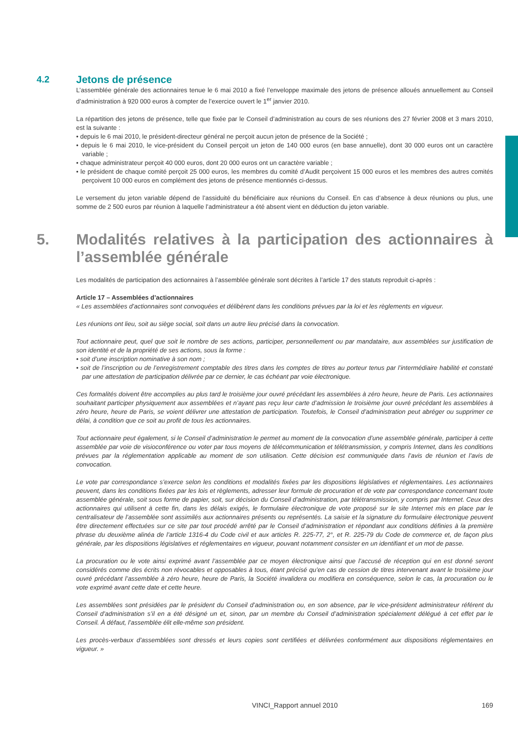4.2 Jetons de présence
L’assemblée générale des actionnaires tenue le 6 mai 2010 a fixé l’enveloppe maximale des jetons de présence alloués annuellement au Conseil d’administration à 920 000 euros à compter de l’exercice ouvert le 1<sup>er</sup> janvier 2010.
La répartition des jetons de présence, telle que fixée par le Conseil d’administration au cours de ses réunions des 27 février 2008 et 3 mars 2010, est la suivante :
• depuis le 6 mai 2010, le président-directeur général ne perçoit aucun jeton de présence de la Société ;
• depuis le 6 mai 2010, le vice-président du Conseil perçoit un jeton de 140 000 euros (en base annuelle), dont 30 000 euros ont un caractère variable ;
• chaque administrateur perçoit 40 000 euros, dont 20 000 euros ont un caractère variable ;
• le président de chaque comité perçoit 25 000 euros, les membres du comité d’Audit perçoivent 15 000 euros et les membres des autres comités perçoivent 10 000 euros en complément des jetons de présence mentionnés ci-dessus.
Le versement du jeton variable dépend de l’assiduité du bénéficiaire aux réunions du Conseil. En cas d’absence à deux réunions ou plus, une somme de 2 500 euros par réunion à laquelle l’administrateur a été absent vient en déduction du jeton variable.
5. Modalités relatives à la participation des actionnaires à l’assemblée générale
Les modalités de participation des actionnaires à l’assemblée générale sont décrites à l’article 17 des statuts reproduit ci-après :
Article 17 – Assemblées d’actionnaires
« Les assemblées d’actionnaires sont convoquées et délibèrent dans les conditions prévues par la loi et les règlements en vigueur.
Les réunions ont lieu, soit au siège social, soit dans un autre lieu précisé dans la convocation.
Tout actionnaire peut, quel que soit le nombre de ses actions, participer, personnellement ou par mandataire, aux assemblées sur justification de son identité et de la propriété de ses actions, sous la forme :
• soit d’une inscription nominative à son nom ;
• soit de l’inscription ou de l’enregistrement comptable des titres dans les comptes de titres au porteur tenus par l’intermédiaire habilité et constaté par une attestation de participation délivrée par ce dernier, le cas échéant par voie électronique.
Ces formalités doivent être accomplies au plus tard le troisième jour ouvré précédant les assemblées à zéro heure, heure de Paris. Les actionnaires souhaitant participer physiquement aux assemblées et n’ayant pas reçu leur carte d’admission le troisième jour ouvré précédant les assemblées à zéro heure, heure de Paris, se voient délivrer une attestation de participation. Toutefois, le Conseil d’administration peut abréger ou supprimer ce délai, à condition que ce soit au profit de tous les actionnaires.
Tout actionnaire peut également, si le Conseil d’administration le permet au moment de la convocation d’une assemblée générale, participer à cette assemblée par voie de visioconférence ou voter par tous moyens de télécommunication et télétransmission, y compris Internet, dans les conditions prévues par la réglementation applicable au moment de son utilisation. Cette décision est communiquée dans l’avis de réunion et l’avis de convocation.
Le vote par correspondance s’exerce selon les conditions et modalités fixées par les dispositions législatives et réglementaires. Les actionnaires peuvent, dans les conditions fixées par les lois et règlements, adresser leur formule de procuration et de vote par correspondance concernant toute assemblée générale, soit sous forme de papier, soit, sur décision du Conseil d’administration, par télétransmission, y compris par Internet. Ceux des actionnaires qui utilisent à cette fin, dans les délais exigés, le formulaire électronique de vote proposé sur le site Internet mis en place par le centralisateur de l’assemblée sont assimilés aux actionnaires présents ou représentés. La saisie et la signature du formulaire électronique peuvent être directement effectuées sur ce site par tout procédé arrêté par le Conseil d’administration et répondant aux conditions définies à la première phrase du deuxième alinéa de l’article 1316-4 du Code civil et aux articles R. 225-77, 2°, et R. 225-79 du Code de commerce et, de façon plus générale, par les dispositions législatives et réglementaires en vigueur, pouvant notamment consister en un identifiant et un mot de passe.
La procuration ou le vote ainsi exprimé avant l’assemblée par ce moyen électronique ainsi que l’accusé de réception qui en est donné seront considérés comme des écrits non révocables et opposables à tous, étant précisé qu’en cas de cession de titres intervenant avant le troisième jour ouvré précédant l’assemblée à zéro heure, heure de Paris, la Société invalidera ou modifiera en conséquence, selon le cas, la procuration ou le vote exprimé avant cette date et cette heure.
Les assemblées sont présidées par le président du Conseil d’administration ou, en son absence, par le vice-président administrateur référent du Conseil d’administration s’il en a été désigné un et, sinon, par un membre du Conseil d’administration spécialement délégué à cet effet par le Conseil. À défaut, l’assemblée élit elle-même son président.
Les procès-verbaux d’assemblées sont dressés et leurs copies sont certifiées et délivrées conformément aux dispositions réglementaires en vigueur. »
VINCI_Rapport annuel 2010 169